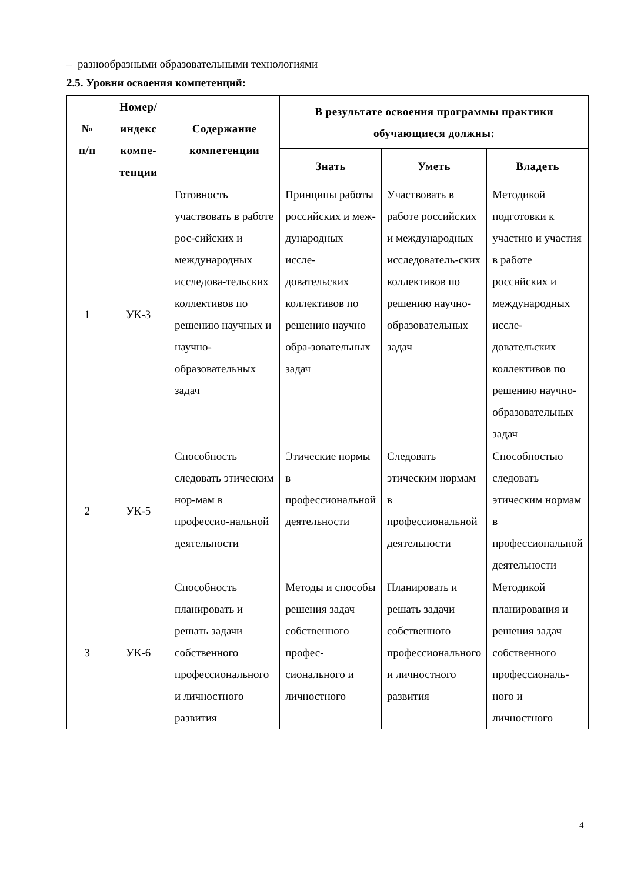– разнообразными образовательными технологиями
2.5. Уровни освоения компетенций:
| № п/п | Номер/ индекс компе- тенции | Содержание компетенции | В результате освоения программы практики обучающиеся должны: | | |
| --- | --- | --- | --- | --- | --- |
| | | | Знать | Уметь | Владеть |
| 1 | УК-3 | Готовность участвовать в работе рос-сийских и международных исследова-тельских коллективов по решению научных и научно-образовательных задач | Принципы работы российских и меж-дународных иссле-довательских коллективов по решению научно обра-зовательных задач | Участвовать в работе российских и международных исследователь-ских коллективов по решению научно-образовательных задач | Методикой подготовки к участию и участия в работе российских и международных иссле-довательских коллективов по решению научно-образовательных задач |
| 2 | УК-5 | Способность следовать этическим нор-мам в профессио-нальной деятельности | Этические нормы в профессиональной деятельности | Следовать этическим нормам в профессиональной деятельности | Способностью следовать этическим нормам в профессиональной деятельности |
| 3 | УК-6 | Способность планировать и решать задачи собственного профессионального и личностного развития | Методы и способы решения задач собственного профес-сионального и личностного | Планировать и решать задачи собственного профессионального и личностного развития | Методикой планирования и решения задач собственного профессиональ-ного и личностного |
4